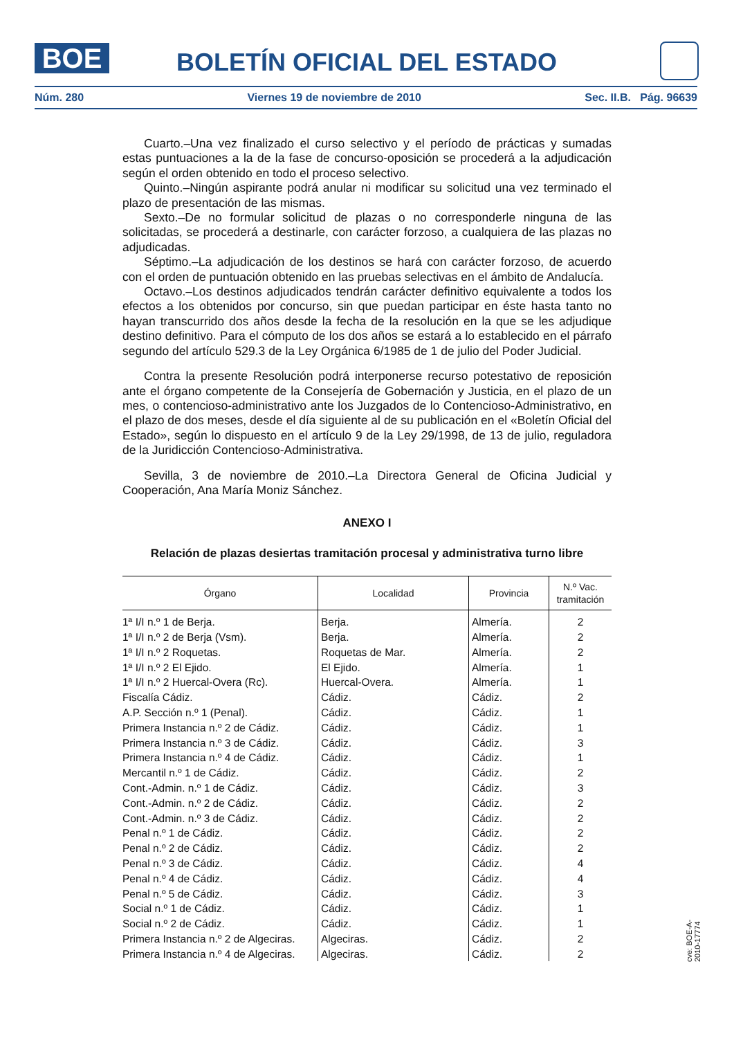BOE
BOLETÍN OFICIAL DEL ESTADO
Núm. 280 Viernes 19 de noviembre de 2010 Sec. II.B. Pág. 96639
Cuarto.–Una vez finalizado el curso selectivo y el período de prácticas y sumadas estas puntuaciones a la de la fase de concurso-oposición se procederá a la adjudicación según el orden obtenido en todo el proceso selectivo.
Quinto.–Ningún aspirante podrá anular ni modificar su solicitud una vez terminado el plazo de presentación de las mismas.
Sexto.–De no formular solicitud de plazas o no corresponderle ninguna de las solicitadas, se procederá a destinarle, con carácter forzoso, a cualquiera de las plazas no adjudicadas.
Séptimo.–La adjudicación de los destinos se hará con carácter forzoso, de acuerdo con el orden de puntuación obtenido en las pruebas selectivas en el ámbito de Andalucía.
Octavo.–Los destinos adjudicados tendrán carácter definitivo equivalente a todos los efectos a los obtenidos por concurso, sin que puedan participar en éste hasta tanto no hayan transcurrido dos años desde la fecha de la resolución en la que se les adjudique destino definitivo. Para el cómputo de los dos años se estará a lo establecido en el párrafo segundo del artículo 529.3 de la Ley Orgánica 6/1985 de 1 de julio del Poder Judicial.
Contra la presente Resolución podrá interponerse recurso potestativo de reposición ante el órgano competente de la Consejería de Gobernación y Justicia, en el plazo de un mes, o contencioso-administrativo ante los Juzgados de lo Contencioso-Administrativo, en el plazo de dos meses, desde el día siguiente al de su publicación en el «Boletín Oficial del Estado», según lo dispuesto en el artículo 9 de la Ley 29/1998, de 13 de julio, reguladora de la Juridicción Contencioso-Administrativa.
Sevilla, 3 de noviembre de 2010.–La Directora General de Oficina Judicial y Cooperación, Ana María Moniz Sánchez.
ANEXO I
Relación de plazas desiertas tramitación procesal y administrativa turno libre
| Órgano | Localidad | Provincia | N.º Vac. tramitación |
| --- | --- | --- | --- |
| 1ª I/I n.º 1 de Berja. | Berja. | Almería. | 2 |
| 1ª I/I n.º 2 de Berja (Vsm). | Berja. | Almería. | 2 |
| 1ª I/I n.º 2 Roquetas. | Roquetas de Mar. | Almería. | 2 |
| 1ª I/I n.º 2 El Ejido. | El Ejido. | Almería. | 1 |
| 1ª I/I n.º 2 Huercal-Overa (Rc). | Huercal-Overa. | Almería. | 1 |
| Fiscalía Cádiz. | Cádiz. | Cádiz. | 2 |
| A.P. Sección n.º 1 (Penal). | Cádiz. | Cádiz. | 1 |
| Primera Instancia n.º 2 de Cádiz. | Cádiz. | Cádiz. | 1 |
| Primera Instancia n.º 3 de Cádiz. | Cádiz. | Cádiz. | 3 |
| Primera Instancia n.º 4 de Cádiz. | Cádiz. | Cádiz. | 1 |
| Mercantil n.º 1 de Cádiz. | Cádiz. | Cádiz. | 2 |
| Cont.-Admin. n.º 1 de Cádiz. | Cádiz. | Cádiz. | 3 |
| Cont.-Admin. n.º 2 de Cádiz. | Cádiz. | Cádiz. | 2 |
| Cont.-Admin. n.º 3 de Cádiz. | Cádiz. | Cádiz. | 2 |
| Penal n.º 1 de Cádiz. | Cádiz. | Cádiz. | 2 |
| Penal n.º 2 de Cádiz. | Cádiz. | Cádiz. | 2 |
| Penal n.º 3 de Cádiz. | Cádiz. | Cádiz. | 4 |
| Penal n.º 4 de Cádiz. | Cádiz. | Cádiz. | 4 |
| Penal n.º 5 de Cádiz. | Cádiz. | Cádiz. | 3 |
| Social n.º 1 de Cádiz. | Cádiz. | Cádiz. | 1 |
| Social n.º 2 de Cádiz. | Cádiz. | Cádiz. | 1 |
| Primera Instancia n.º 2 de Algeciras. | Algeciras. | Cádiz. | 2 |
| Primera Instancia n.º 4 de Algeciras. | Algeciras. | Cádiz. | 2 |
cve: BOE-A-2010-17774